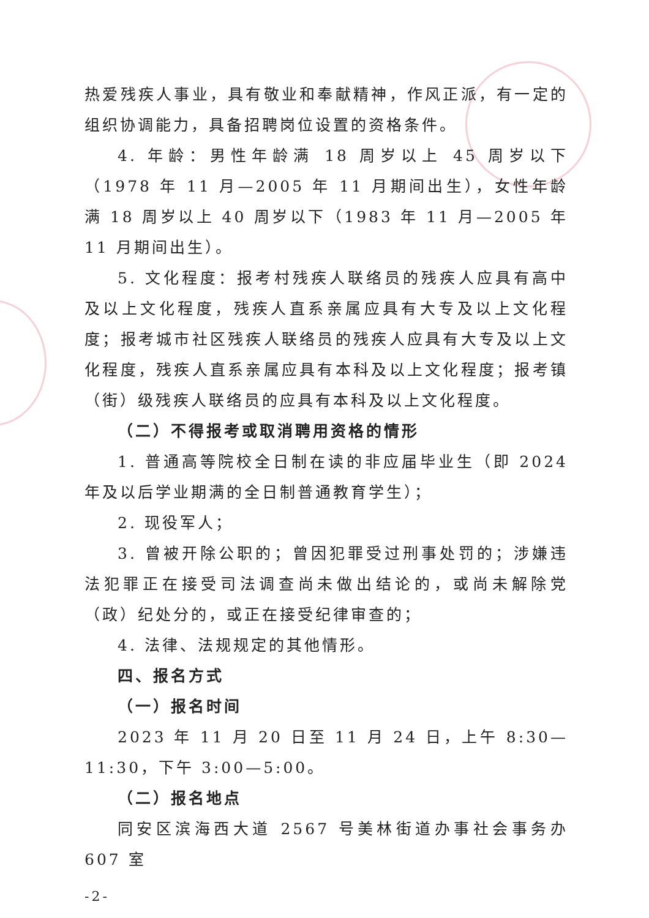热爱残疾人事业，具有敬业和奉献精神，作风正派，有一定的组织协调能力，具备招聘岗位设置的资格条件。
4. 年龄：男性年龄满 18 周岁以上 45 周岁以下（1978 年 11 月—2005 年 11 月期间出生），女性年龄满 18 周岁以上 40 周岁以下（1983 年 11 月—2005 年 11 月期间出生）。
5. 文化程度：报考村残疾人联络员的残疾人应具有高中及以上文化程度，残疾人直系亲属应具有大专及以上文化程度；报考城市社区残疾人联络员的残疾人应具有大专及以上文化程度，残疾人直系亲属应具有本科及以上文化程度；报考镇（街）级残疾人联络员的应具有本科及以上文化程度。
（二）不得报考或取消聘用资格的情形
1. 普通高等院校全日制在读的非应届毕业生（即 2024 年及以后学业期满的全日制普通教育学生）；
2. 现役军人；
3. 曾被开除公职的；曾因犯罪受过刑事处罚的；涉嫌违法犯罪正在接受司法调查尚未做出结论的，或尚未解除党（政）纪处分的，或正在接受纪律审查的；
4. 法律、法规规定的其他情形。
四、报名方式
（一）报名时间
2023 年 11 月 20 日至 11 月 24 日，上午 8:30—11:30，下午 3:00—5:00。
（二）报名地点
同安区滨海西大道 2567 号美林街道办事社会事务办 607 室
-2-